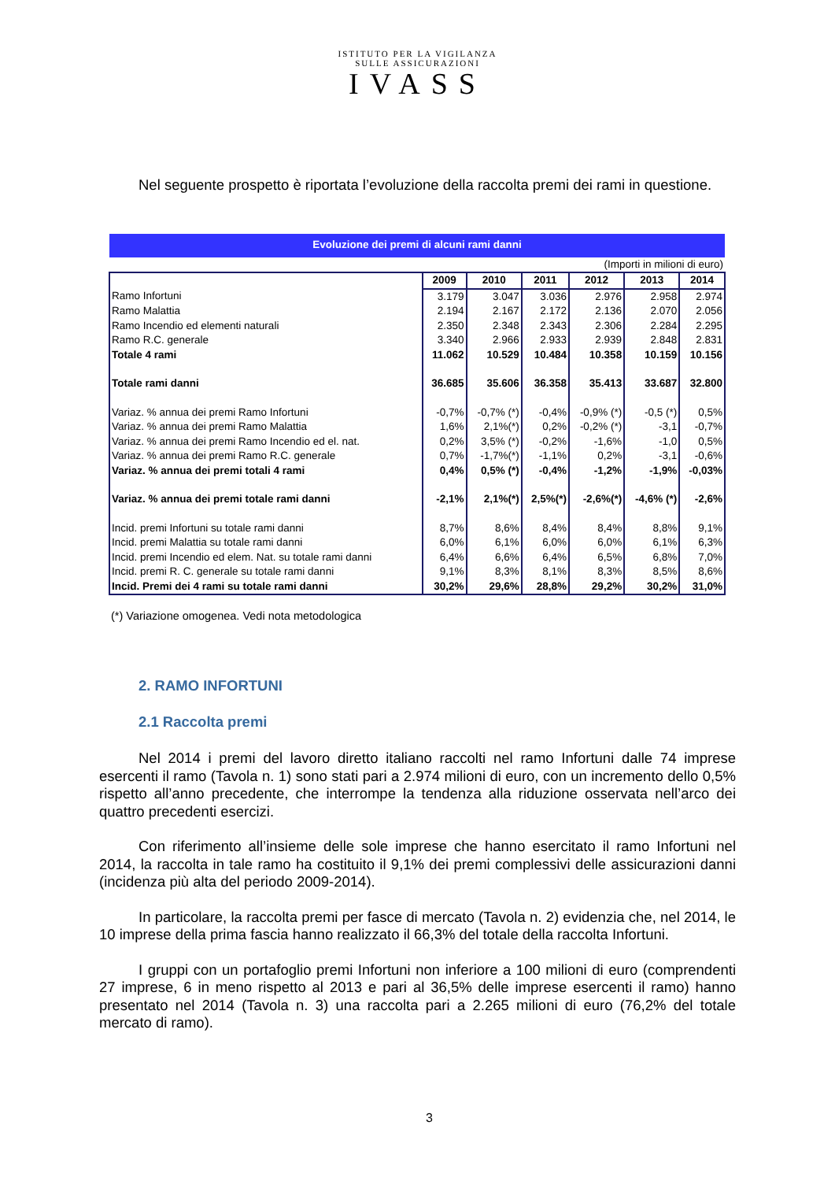ISTITUTO PER LA VIGILANZA
SULLE ASSICURAZIONI
IVASS
Nel seguente prospetto è riportata l’evoluzione della raccolta premi dei rami in questione.
| Evoluzione dei premi di alcuni rami danni | | | | | | |
| (Importi in milioni di euro) | | | | | | |
| | 2009 | 2010 | 2011 | 2012 | 2013 | 2014 |
| Ramo Infortuni | 3.179 | 3.047 | 3.036 | 2.976 | 2.958 | 2.974 |
| Ramo Malattia | 2.194 | 2.167 | 2.172 | 2.136 | 2.070 | 2.056 |
| Ramo Incendio ed elementi naturali | 2.350 | 2.348 | 2.343 | 2.306 | 2.284 | 2.295 |
| Ramo R.C. generale | 3.340 | 2.966 | 2.933 | 2.939 | 2.848 | 2.831 |
| Totale 4 rami | 11.062 | 10.529 | 10.484 | 10.358 | 10.159 | 10.156 |
| Totale rami danni | 36.685 | 35.606 | 36.358 | 35.413 | 33.687 | 32.800 |
| Variaz. % annua dei premi Ramo Infortuni | -0,7% | -0,7% (*) | -0,4% | -0,9% (*) | -0,5 (*) | 0,5% |
| Variaz. % annua dei premi Ramo Malattia | 1,6% | 2,1%(*) | 0,2% | -0,2% (*) | -3,1 | -0,7% |
| Variaz. % annua dei premi Ramo Incendio ed el. nat. | 0,2% | 3,5% (*) | -0,2% | -1,6% | -1,0 | 0,5% |
| Variaz. % annua dei premi Ramo R.C. generale | 0,7% | -1,7%(*) | -1,1% | 0,2% | -3,1 | -0,6% |
| Variaz. % annua dei premi totali 4 rami | 0,4% | 0,5% (*) | -0,4% | -1,2% | -1,9% | -0,03% |
| Variaz. % annua dei premi totale rami danni | -2,1% | 2,1%(*) | 2,5%(*) | -2,6%(*) | -4,6% (*) | -2,6% |
| Incid. premi Infortuni su totale rami danni | 8,7% | 8,6% | 8,4% | 8,4% | 8,8% | 9,1% |
| Incid. premi Malattia su totale rami danni | 6,0% | 6,1% | 6,0% | 6,0% | 6,1% | 6,3% |
| Incid. premi Incendio ed elem. Nat. su totale rami danni | 6,4% | 6,6% | 6,4% | 6,5% | 6,8% | 7,0% |
| Incid. premi R. C. generale su totale rami danni | 9,1% | 8,3% | 8,1% | 8,3% | 8,5% | 8,6% |
| Incid. Premi dei 4 rami su totale rami danni | 30,2% | 29,6% | 28,8% | 29,2% | 30,2% | 31,0% |
(*) Variazione omogenea. Vedi nota metodologica
2. RAMO INFORTUNI
2.1 Raccolta premi
Nel 2014 i premi del lavoro diretto italiano raccolti nel ramo Infortuni dalle 74 imprese esercenti il ramo (Tavola n. 1) sono stati pari a 2.974 milioni di euro, con un incremento dello 0,5% rispetto all’anno precedente, che interrompe la tendenza alla riduzione osservata nell’arco dei quattro precedenti esercizi.
Con riferimento all’insieme delle sole imprese che hanno esercitato il ramo Infortuni nel 2014, la raccolta in tale ramo ha costituito il 9,1% dei premi complessivi delle assicurazioni danni (incidenza più alta del periodo 2009-2014).
In particolare, la raccolta premi per fasce di mercato (Tavola n. 2) evidenzia che, nel 2014, le 10 imprese della prima fascia hanno realizzato il 66,3% del totale della raccolta Infortuni.
I gruppi con un portafoglio premi Infortuni non inferiore a 100 milioni di euro (comprendenti 27 imprese, 6 in meno rispetto al 2013 e pari al 36,5% delle imprese esercenti il ramo) hanno presentato nel 2014 (Tavola n. 3) una raccolta pari a 2.265 milioni di euro (76,2% del totale mercato di ramo).
3